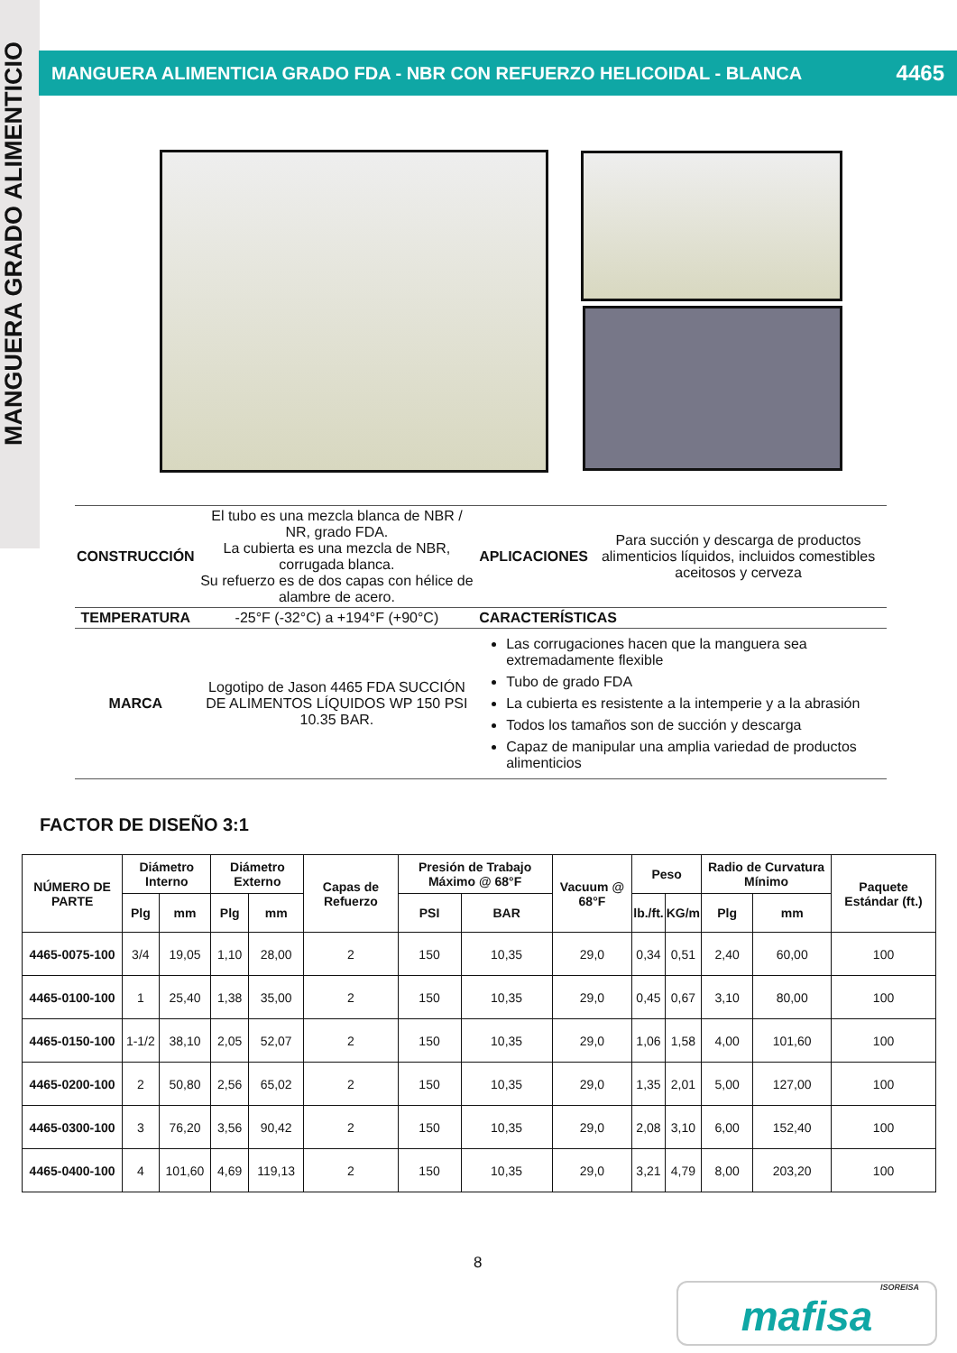MANGUERA GRADO ALIMENTICIO
MANGUERA ALIMENTICIA GRADO FDA - NBR CON REFUERZO HELICOIDAL - BLANCA 4465
| CONSTRUCCIÓN | El tubo es una mezcla blanca de NBR / NR, grado FDA. La cubierta es una mezcla de NBR, corrugada blanca. Su refuerzo es de dos capas con hélice de alambre de acero. | APLICACIONES | Para succión y descarga de productos alimenticios líquidos, incluidos comestibles aceitosos y cerveza |
| TEMPERATURA | -25°F (-32°C) a +194°F (+90°C) | CARACTERÍSTICAS | |
| MARCA | Logotipo de Jason 4465 FDA SUCCIÓN DE ALIMENTOS LÍQUIDOS WP 150 PSI 10.35 BAR. | Las corrugaciones hacen que la manguera sea extremadamente flexible Tubo de grado FDA La cubierta es resistente a la intemperie y a la abrasión Todos los tamaños son de succión y descarga Capaz de manipular una amplia variedad de productos alimenticios | |
FACTOR DE DISEÑO 3:1
| NÚMERO DE PARTE | Diámetro Interno | | Diámetro Externo | | Capas de Refuerzo | Presión de Trabajo Máximo @ 68°F | | Vacuum @ 68°F | Peso | | Radio de Curvatura Mínimo | | Paquete Estándar (ft.) |
| --- | --- | --- | --- | --- | --- | --- | --- | --- | --- | --- | --- | --- | --- |
| | Plg | mm | Plg | mm | | PSI | BAR | | lb./ft. | KG/m | Plg | mm | |
| 4465-0075-100 | 3/4 | 19,05 | 1,10 | 28,00 | 2 | 150 | 10,35 | 29,0 | 0,34 | 0,51 | 2,40 | 60,00 | 100 |
| 4465-0100-100 | 1 | 25,40 | 1,38 | 35,00 | 2 | 150 | 10,35 | 29,0 | 0,45 | 0,67 | 3,10 | 80,00 | 100 |
| 4465-0150-100 | 1-1/2 | 38,10 | 2,05 | 52,07 | 2 | 150 | 10,35 | 29,0 | 1,06 | 1,58 | 4,00 | 101,60 | 100 |
| 4465-0200-100 | 2 | 50,80 | 2,56 | 65,02 | 2 | 150 | 10,35 | 29,0 | 1,35 | 2,01 | 5,00 | 127,00 | 100 |
| 4465-0300-100 | 3 | 76,20 | 3,56 | 90,42 | 2 | 150 | 10,35 | 29,0 | 2,08 | 3,10 | 6,00 | 152,40 | 100 |
| 4465-0400-100 | 4 | 101,60 | 4,69 | 119,13 | 2 | 150 | 10,35 | 29,0 | 3,21 | 4,79 | 8,00 | 203,20 | 100 |
8
ISOREISA
mafisa